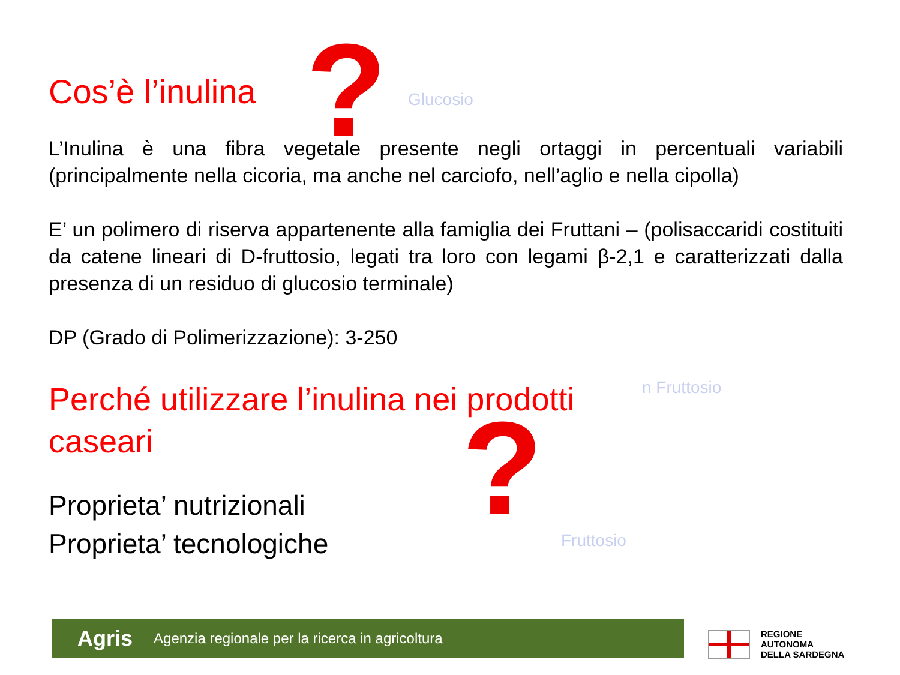?
?
Glucosio
n Fruttosio
Fruttosio
Cos’è l’inulina
L’Inulina è una fibra vegetale presente negli ortaggi in percentuali variabili (principalmente nella cicoria, ma anche nel carciofo, nell’aglio e nella cipolla)
E’ un polimero di riserva appartenente alla famiglia dei Fruttani – (polisaccaridi costituiti da catene lineari di D-fruttosio, legati tra loro con legami β-2,1 e caratterizzati dalla presenza di un residuo di glucosio terminale)
DP (Grado di Polimerizzazione): 3-250
Perché utilizzare l’inulina nei prodotti caseari
Proprieta’ nutrizionali
Proprieta’ tecnologiche
Agris Agenzia regionale per la ricerca in agricoltura
REGIONE
AUTONOMA
DELLA SARDEGNA